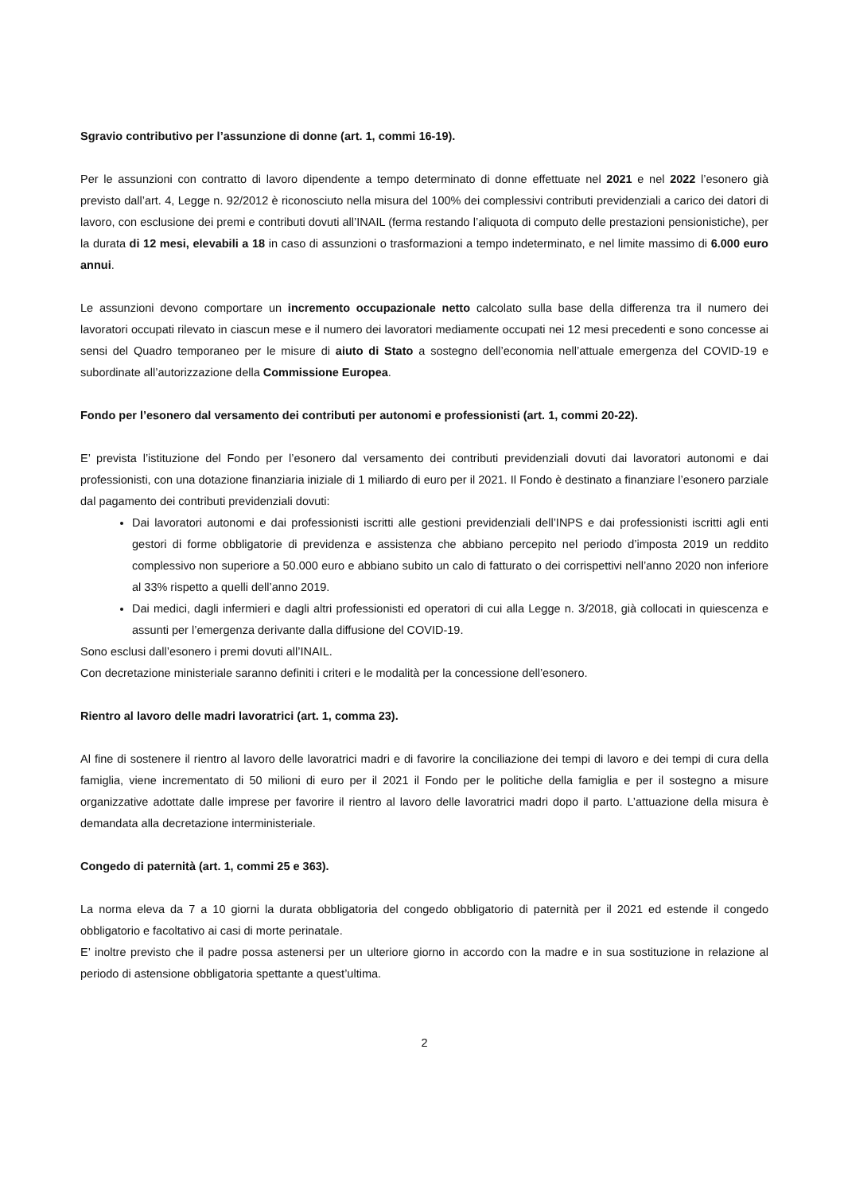Sgravio contributivo per l’assunzione di donne (art. 1, commi 16-19).
Per le assunzioni con contratto di lavoro dipendente a tempo determinato di donne effettuate nel 2021 e nel 2022 l’esonero già previsto dall’art. 4, Legge n. 92/2012 è riconosciuto nella misura del 100% dei complessivi contributi previdenziali a carico dei datori di lavoro, con esclusione dei premi e contributi dovuti all’INAIL (ferma restando l’aliquota di computo delle prestazioni pensionistiche), per la durata di 12 mesi, elevabili a 18 in caso di assunzioni o trasformazioni a tempo indeterminato, e nel limite massimo di 6.000 euro annui.
Le assunzioni devono comportare un incremento occupazionale netto calcolato sulla base della differenza tra il numero dei lavoratori occupati rilevato in ciascun mese e il numero dei lavoratori mediamente occupati nei 12 mesi precedenti e sono concesse ai sensi del Quadro temporaneo per le misure di aiuto di Stato a sostegno dell’economia nell’attuale emergenza del COVID-19 e subordinate all’autorizzazione della Commissione Europea.
Fondo per l’esonero dal versamento dei contributi per autonomi e professionisti (art. 1, commi 20-22).
E’ prevista l’istituzione del Fondo per l’esonero dal versamento dei contributi previdenziali dovuti dai lavoratori autonomi e dai professionisti, con una dotazione finanziaria iniziale di 1 miliardo di euro per il 2021. Il Fondo è destinato a finanziare l’esonero parziale dal pagamento dei contributi previdenziali dovuti:
Dai lavoratori autonomi e dai professionisti iscritti alle gestioni previdenziali dell’INPS e dai professionisti iscritti agli enti gestori di forme obbligatorie di previdenza e assistenza che abbiano percepito nel periodo d’imposta 2019 un reddito complessivo non superiore a 50.000 euro e abbiano subito un calo di fatturato o dei corrispettivi nell’anno 2020 non inferiore al 33% rispetto a quelli dell’anno 2019.
Dai medici, dagli infermieri e dagli altri professionisti ed operatori di cui alla Legge n. 3/2018, già collocati in quiescenza e assunti per l’emergenza derivante dalla diffusione del COVID-19.
Sono esclusi dall’esonero i premi dovuti all’INAIL.
Con decretazione ministeriale saranno definiti i criteri e le modalità per la concessione dell’esonero.
Rientro al lavoro delle madri lavoratrici (art. 1, comma 23).
Al fine di sostenere il rientro al lavoro delle lavoratrici madri e di favorire la conciliazione dei tempi di lavoro e dei tempi di cura della famiglia, viene incrementato di 50 milioni di euro per il 2021 il Fondo per le politiche della famiglia e per il sostegno a misure organizzative adottate dalle imprese per favorire il rientro al lavoro delle lavoratrici madri dopo il parto. L’attuazione della misura è demandata alla decretazione interministeriale.
Congedo di paternità (art. 1, commi 25 e 363).
La norma eleva da 7 a 10 giorni la durata obbligatoria del congedo obbligatorio di paternità per il 2021 ed estende il congedo obbligatorio e facoltativo ai casi di morte perinatale.
E’ inoltre previsto che il padre possa astenersi per un ulteriore giorno in accordo con la madre e in sua sostituzione in relazione al periodo di astensione obbligatoria spettante a quest’ultima.
2